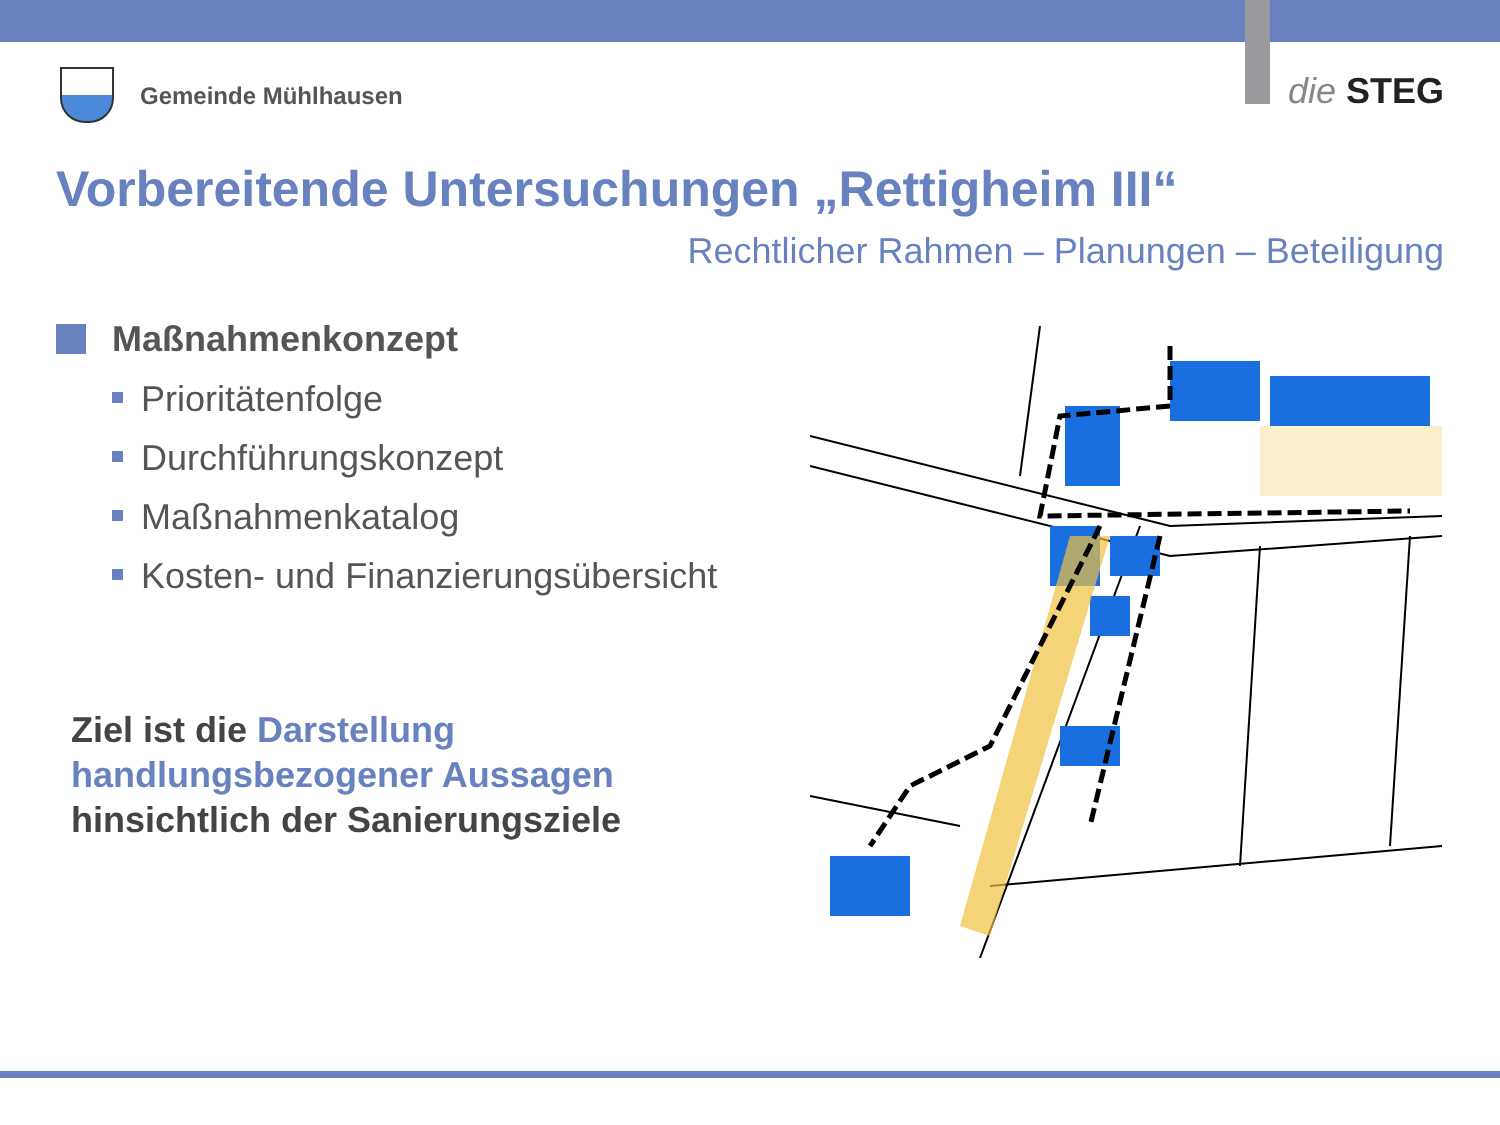Gemeinde Mühlhausen die STEG
Vorbereitende Untersuchungen „Rettigheim III“
Rechtlicher Rahmen – Planungen – Beteiligung
Maßnahmenkonzept
Prioritätenfolge
Durchführungskonzept
Maßnahmenkatalog
Kosten- und Finanzierungsübersicht
Ziel ist die Darstellung handlungsbezogener Aussagen hinsichtlich der Sanierungsziele